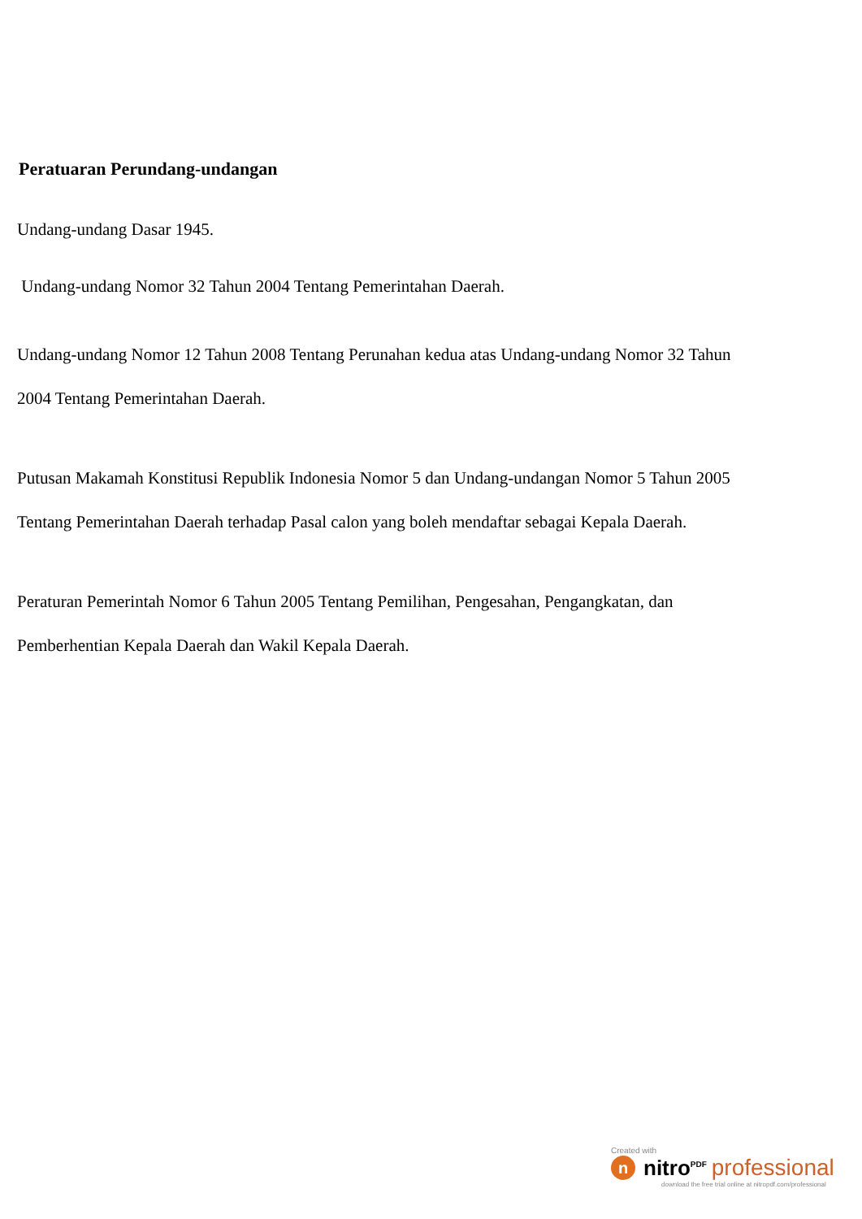Peratuaran Perundang-undangan
Undang-undang Dasar 1945.
Undang-undang Nomor 32 Tahun 2004 Tentang Pemerintahan Daerah.
Undang-undang Nomor 12 Tahun 2008 Tentang Perunahan kedua atas Undang-undang Nomor 32 Tahun 2004 Tentang Pemerintahan Daerah.
Putusan Makamah Konstitusi Republik Indonesia Nomor 5 dan Undang-undangan Nomor 5 Tahun 2005 Tentang Pemerintahan Daerah terhadap Pasal calon yang boleh mendaftar sebagai Kepala Daerah.
Peraturan Pemerintah Nomor 6 Tahun 2005 Tentang Pemilihan, Pengesahan, Pengangkatan, dan Pemberhentian Kepala Daerah dan Wakil Kepala Daerah.
Created with
n
nitro<sup>PDF</sup> professional
download the free trial online at nitropdf.com/professional